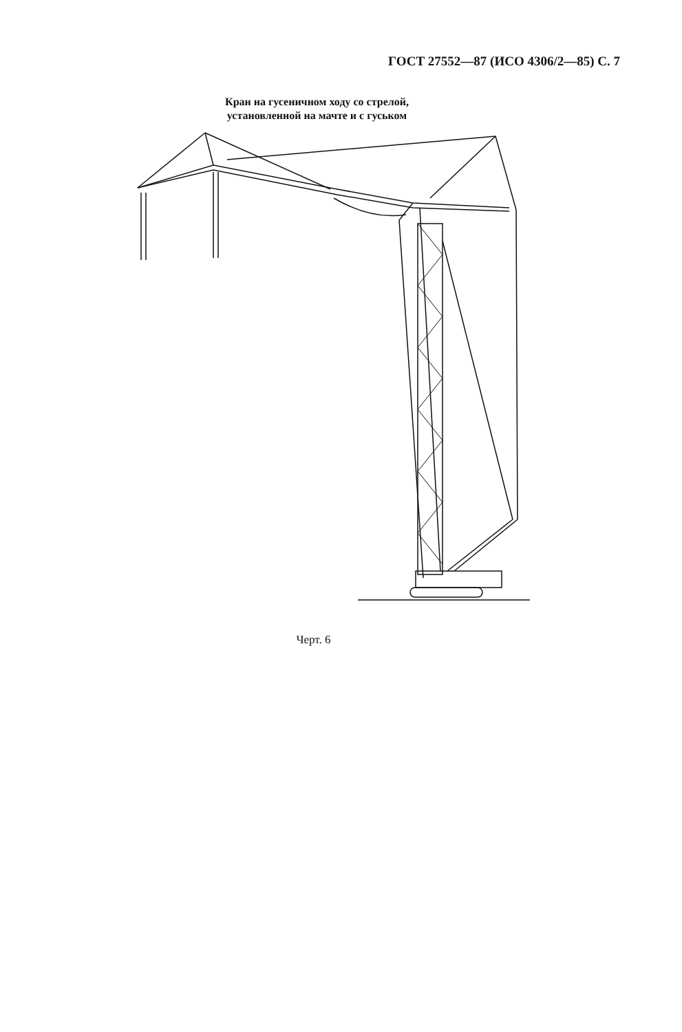ГОСТ 27552—87 (ИСО 4306/2—85) С. 7
Кран на гусеничном ходу со стрелой,
установленной на мачте и с гуськом
Черт. 6